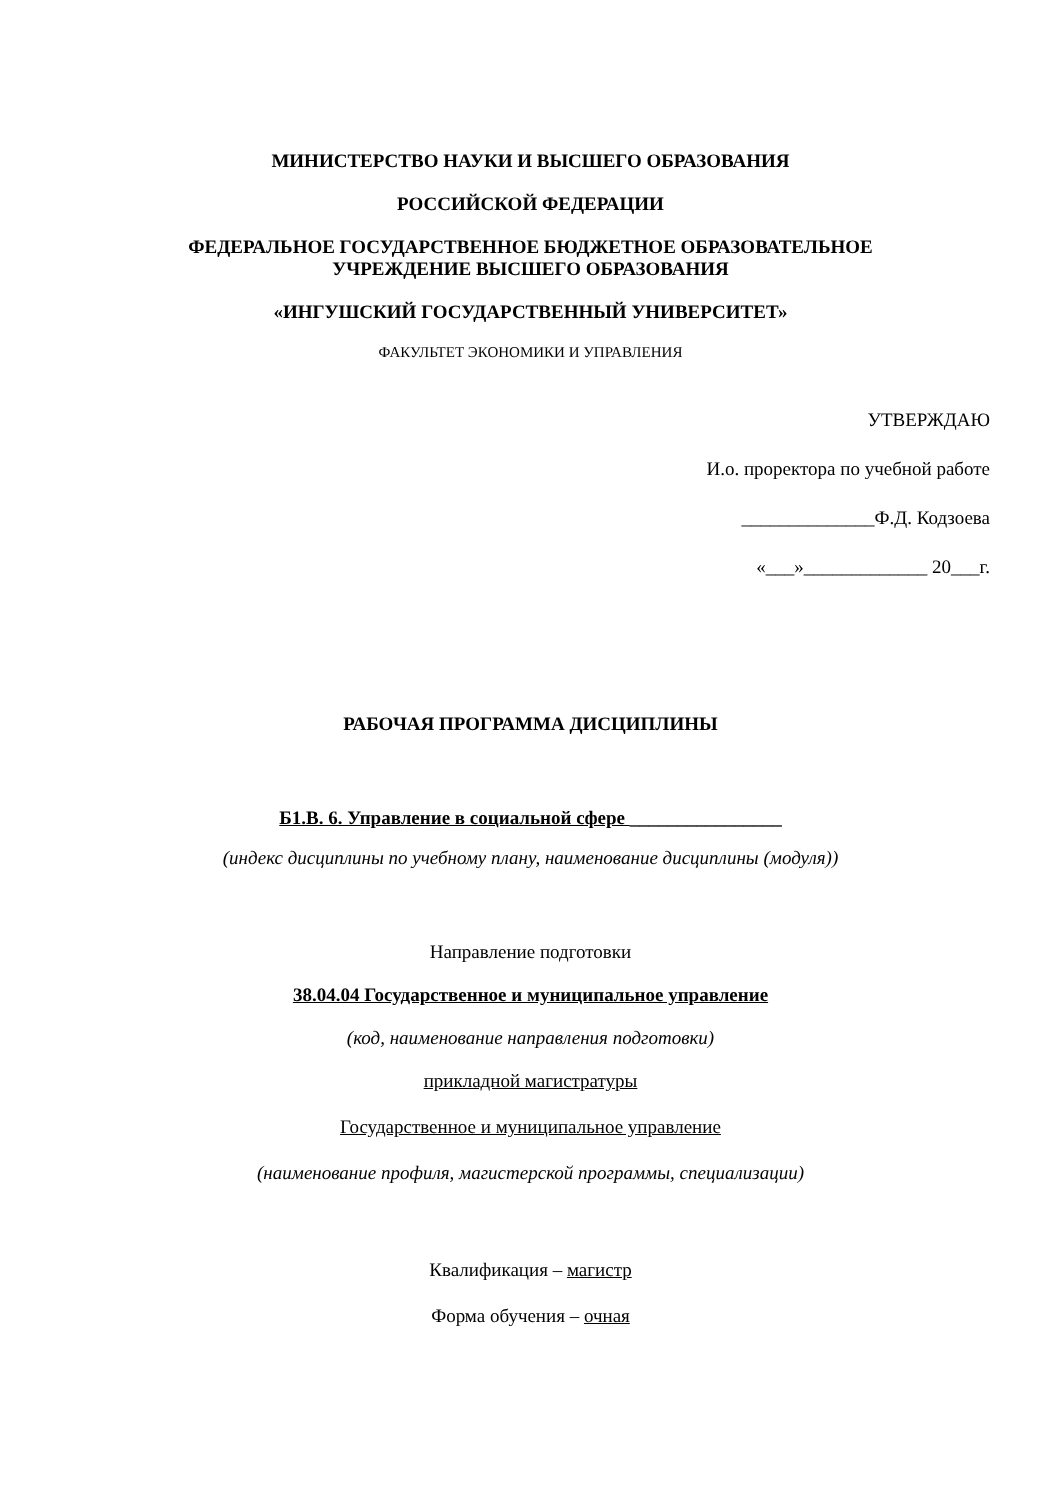МИНИСТЕРСТВО НАУКИ И ВЫСШЕГО ОБРАЗОВАНИЯ
РОССИЙСКОЙ ФЕДЕРАЦИИ
ФЕДЕРАЛЬНОЕ ГОСУДАРСТВЕННОЕ БЮДЖЕТНОЕ ОБРАЗОВАТЕЛЬНОЕ
УЧРЕЖДЕНИЕ ВЫСШЕГО ОБРАЗОВАНИЯ
«ИНГУШСКИЙ ГОСУДАРСТВЕННЫЙ УНИВЕРСИТЕТ»
ФАКУЛЬТЕТ ЭКОНОМИКИ И УПРАВЛЕНИЯ
УТВЕРЖДАЮ
И.о. проректора по учебной работе
______________Ф.Д. Кодзоева
«___»_____________ 20___г.
РАБОЧАЯ ПРОГРАММА ДИСЦИПЛИНЫ
Б1.В. 6. Управление в социальной сфере ________________
(индекс дисциплины по учебному плану, наименование дисциплины (модуля))
Направление подготовки
38.04.04 Государственное и муниципальное управление
(код, наименование направления подготовки)
прикладной магистратуры
Государственное и муниципальное управление
(наименование профиля, магистерской программы, специализации)
Квалификация – магистр
Форма обучения – очная